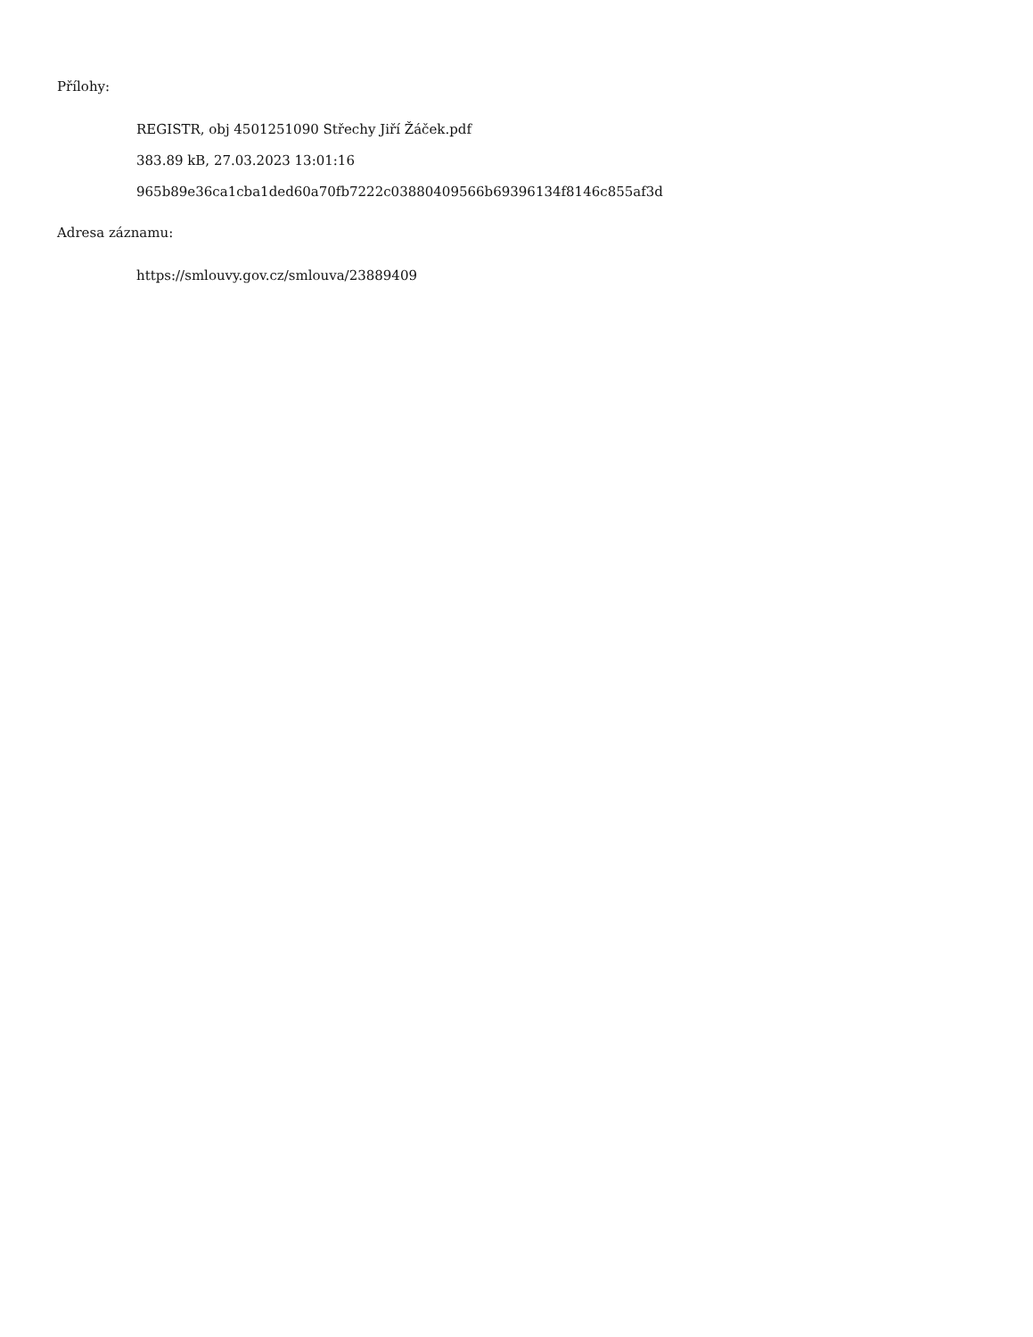Přílohy:
REGISTR, obj 4501251090 Střechy Jiří Žáček.pdf
383.89 kB, 27.03.2023 13:01:16
965b89e36ca1cba1ded60a70fb7222c03880409566b69396134f8146c855af3d
Adresa záznamu:
https://smlouvy.gov.cz/smlouva/23889409